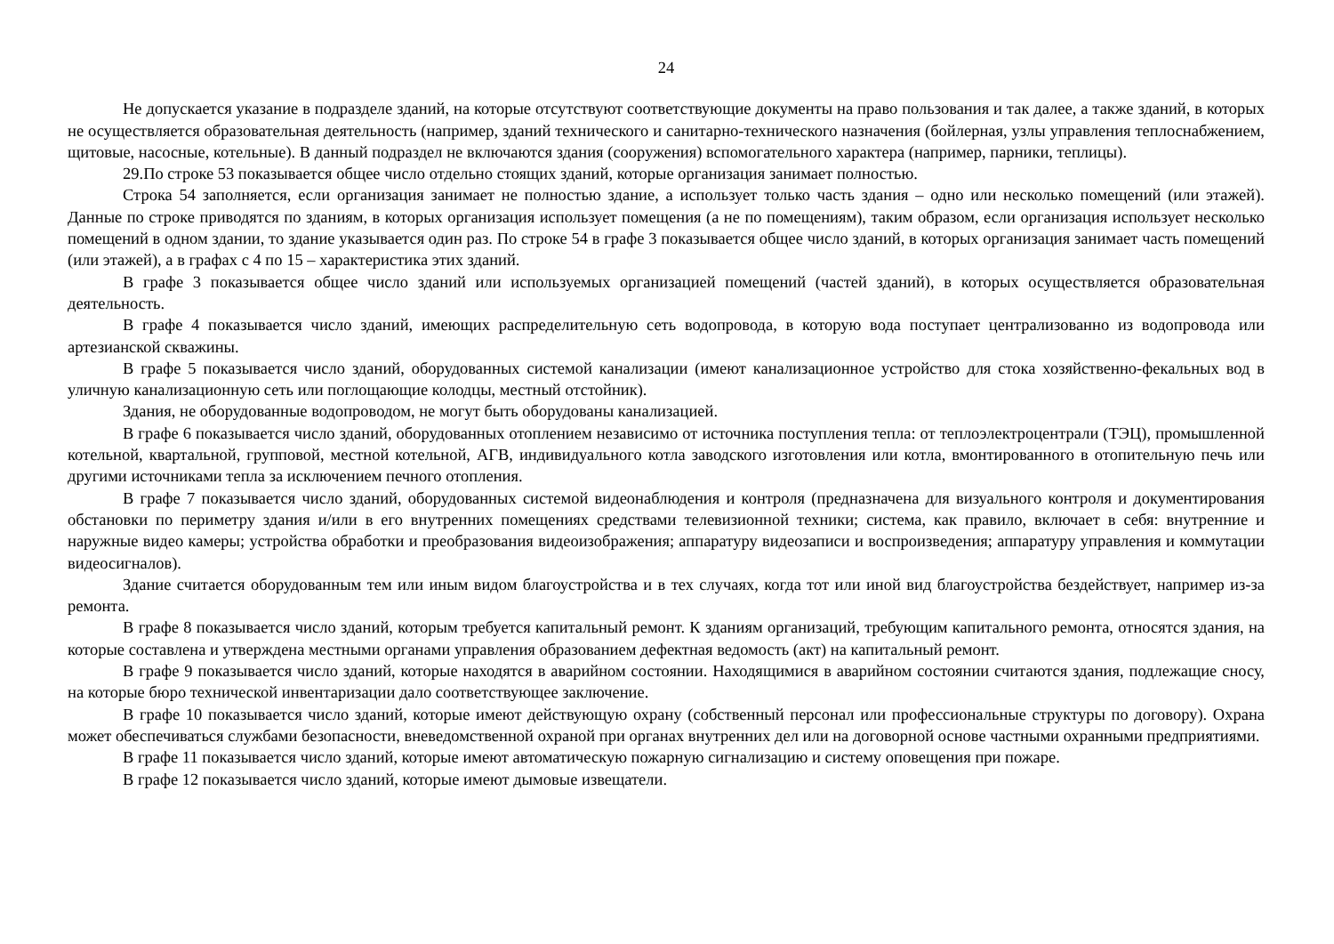24
Не допускается указание в подразделе зданий, на которые отсутствуют соответствующие документы на право пользования и так далее, а также зданий, в которых не осуществляется образовательная деятельность (например, зданий технического и санитарно-технического назначения (бойлерная, узлы управления теплоснабжением, щитовые, насосные, котельные). В данный подраздел не включаются здания (сооружения) вспомогательного характера (например, парники, теплицы).
29.По строке 53 показывается общее число отдельно стоящих зданий, которые организация занимает полностью.
Строка 54 заполняется, если организация занимает не полностью здание, а использует только часть здания – одно или несколько помещений (или этажей). Данные по строке приводятся по зданиям, в которых организация использует помещения (а не по помещениям), таким образом, если организация использует несколько помещений в одном здании, то здание указывается один раз. По строке 54 в графе 3 показывается общее число зданий, в которых организация занимает часть помещений (или этажей), а в графах с 4 по 15 – характеристика этих зданий.
В графе 3 показывается общее число зданий или используемых организацией помещений (частей зданий), в которых осуществляется образовательная деятельность.
В графе 4 показывается число зданий, имеющих распределительную сеть водопровода, в которую вода поступает централизованно из водопровода или артезианской скважины.
В графе 5 показывается число зданий, оборудованных системой канализации (имеют канализационное устройство для стока хозяйственно-фекальных вод в уличную канализационную сеть или поглощающие колодцы, местный отстойник).
Здания, не оборудованные водопроводом, не могут быть оборудованы канализацией.
В графе 6 показывается число зданий, оборудованных отоплением независимо от источника поступления тепла: от теплоэлектроцентрали (ТЭЦ), промышленной котельной, квартальной, групповой, местной котельной, АГВ, индивидуального котла заводского изготовления или котла, вмонтированного в отопительную печь или другими источниками тепла за исключением печного отопления.
В графе 7 показывается число зданий, оборудованных системой видеонаблюдения и контроля (предназначена для визуального контроля и документирования обстановки по периметру здания и/или в его внутренних помещениях средствами телевизионной техники; система, как правило, включает в себя: внутренние и наружные видео камеры; устройства обработки и преобразования видеоизображения; аппаратуру видеозаписи и воспроизведения; аппаратуру управления и коммутации видеосигналов).
Здание считается оборудованным тем или иным видом благоустройства и в тех случаях, когда тот или иной вид благоустройства бездействует, например из-за ремонта.
В графе 8 показывается число зданий, которым требуется капитальный ремонт. К зданиям организаций, требующим капитального ремонта, относятся здания, на которые составлена и утверждена местными органами управления образованием дефектная ведомость (акт) на капитальный ремонт.
В графе 9 показывается число зданий, которые находятся в аварийном состоянии. Находящимися в аварийном состоянии считаются здания, подлежащие сносу, на которые бюро технической инвентаризации дало соответствующее заключение.
В графе 10 показывается число зданий, которые имеют действующую охрану (собственный персонал или профессиональные структуры по договору). Охрана может обеспечиваться службами безопасности, вневедомственной охраной при органах внутренних дел или на договорной основе частными охранными предприятиями.
В графе 11 показывается число зданий, которые имеют автоматическую пожарную сигнализацию и систему оповещения при пожаре.
В графе 12 показывается число зданий, которые имеют дымовые извещатели.